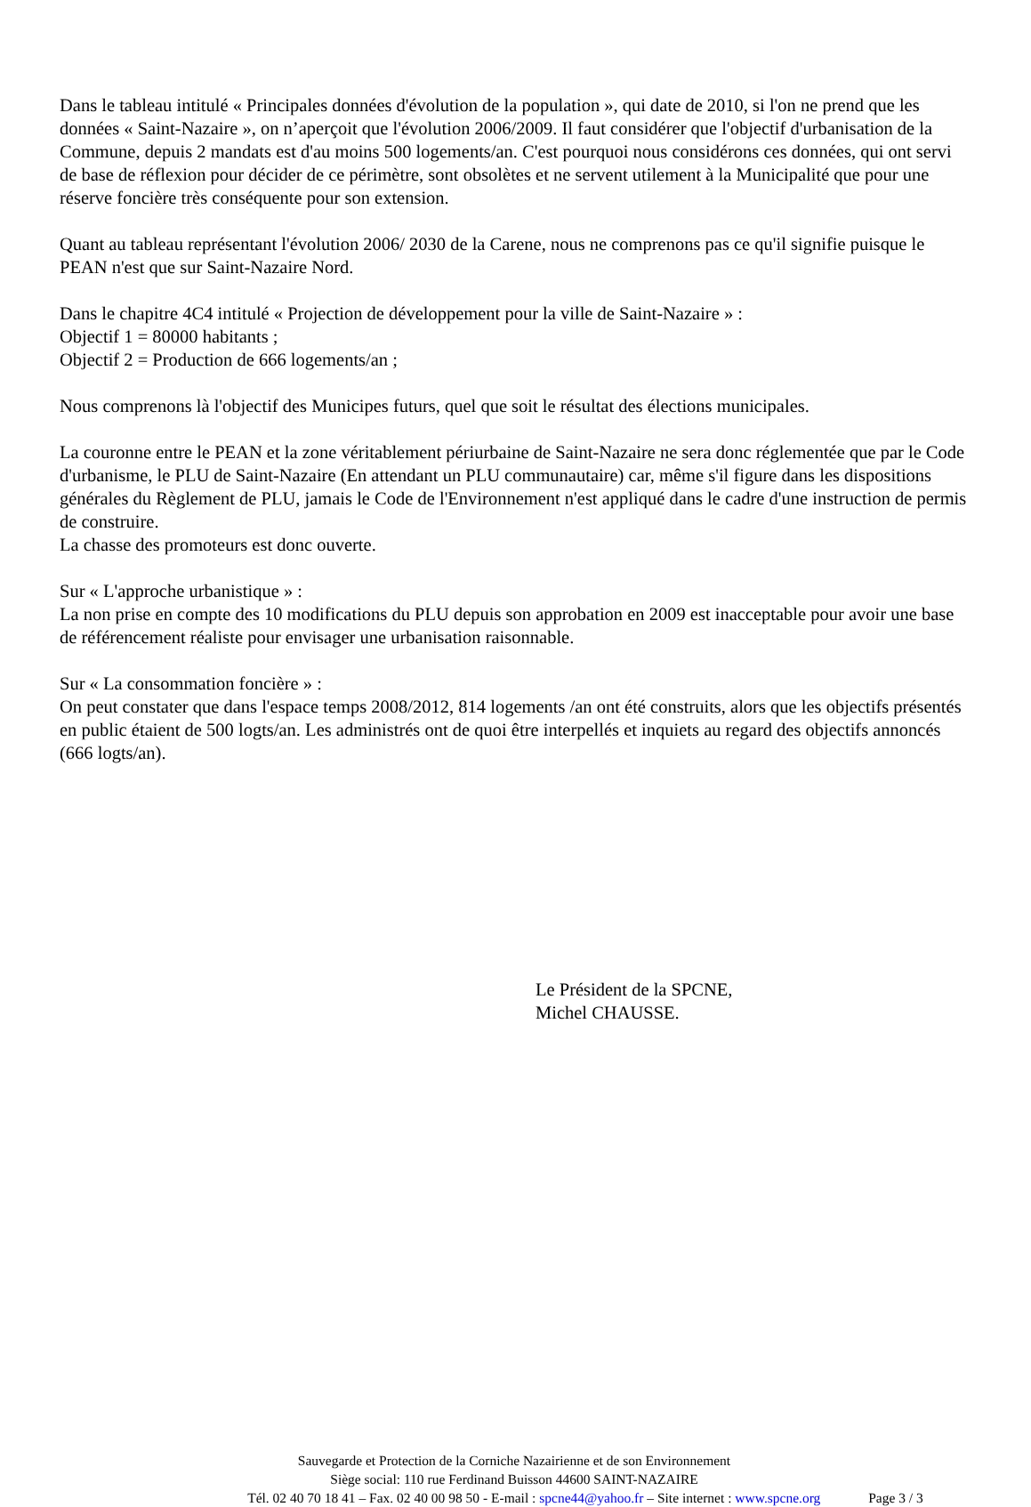Dans le tableau intitulé « Principales données d'évolution de la population », qui date de 2010, si l'on ne prend que les données « Saint-Nazaire », on n’aperçoit que l'évolution 2006/2009. Il faut considérer que l'objectif d'urbanisation de la Commune, depuis 2 mandats est d'au moins 500 logements/an. C'est pourquoi nous considérons ces données, qui ont servi de base de réflexion pour décider de ce périmètre, sont obsolètes et ne servent utilement à la Municipalité que pour une réserve foncière très conséquente pour son extension.
Quant au tableau représentant l'évolution 2006/ 2030 de la Carene, nous ne comprenons pas ce qu'il signifie puisque le PEAN n'est que sur Saint-Nazaire Nord.
Dans le chapitre 4C4 intitulé « Projection de développement pour la ville de Saint-Nazaire » :
Objectif 1 = 80000 habitants ;
Objectif 2 = Production de 666 logements/an ;
Nous comprenons là l'objectif des Municipes futurs, quel que soit le résultat des élections municipales.
La couronne entre le PEAN et la zone véritablement périurbaine de Saint-Nazaire ne sera donc réglementée que par le Code d'urbanisme, le PLU de Saint-Nazaire (En attendant un PLU communautaire) car, même s'il figure dans les dispositions générales du Règlement de PLU, jamais le Code de l'Environnement n'est appliqué dans le cadre d'une instruction de permis de construire.
La chasse des promoteurs est donc ouverte.
Sur « L'approche urbanistique » :
La non prise en compte des 10 modifications du PLU depuis son approbation en 2009 est inacceptable pour avoir une base de référencement réaliste pour envisager une urbanisation raisonnable.
Sur « La consommation foncière » :
On peut constater que dans l'espace temps 2008/2012, 814 logements /an ont été construits, alors que les objectifs présentés en public étaient de 500 logts/an. Les administrés ont de quoi être interpellés et inquiets au regard des objectifs annoncés (666 logts/an).
Le Président de la SPCNE,
Michel CHAUSSE.
Sauvegarde et Protection de la Corniche Nazairienne et de son Environnement
Siège social: 110 rue Ferdinand Buisson 44600 SAINT-NAZAIRE
Tél. 02 40 70 18 41 – Fax. 02 40 00 98 50 - E-mail : spcne44@yahoo.fr – Site internet : www.spcne.org Page 3 / 3